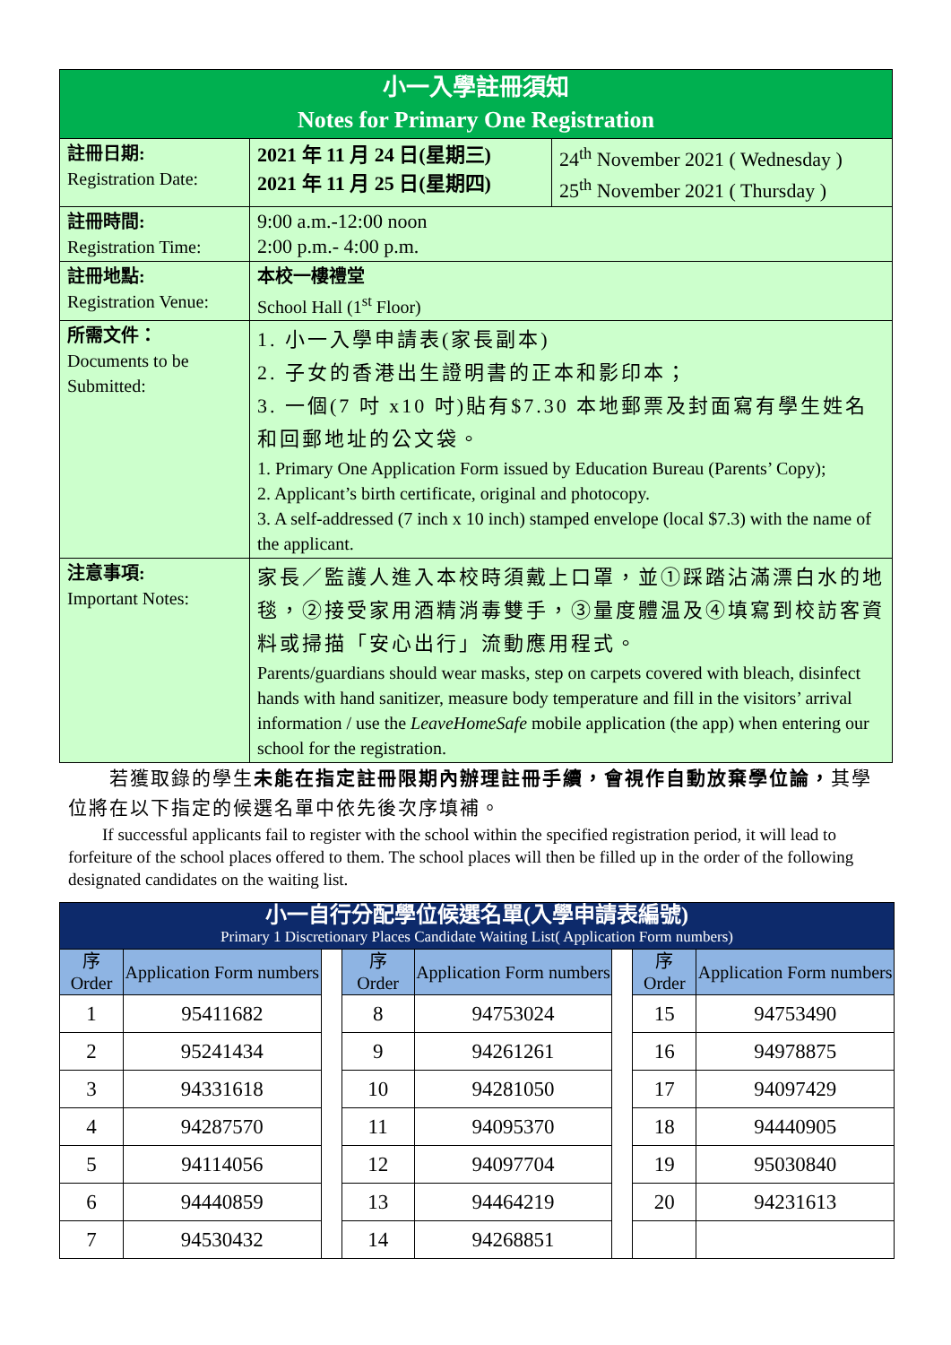| 小一入學註冊須知 Notes for Primary One Registration | | |
| 註冊日期: Registration Date: | 2021 年 11 月 24 日(星期三) 2021 年 11 月 25 日(星期四) | 24<sup>th</sup> November 2021 ( Wednesday ) 25<sup>th</sup> November 2021 ( Thursday ) |
| 註冊時間: Registration Time: | 9:00 a.m.-12:00 noon 2:00 p.m.- 4:00 p.m. | |
| 註冊地點: Registration Venue: | 本校一樓禮堂 School Hall (1<sup>st</sup> Floor) | |
| 所需文件： Documents to be Submitted: | 1. 小一入學申請表(家長副本) 2. 子女的香港出生證明書的正本和影印本； 3. 一個(7 吋 x10 吋)貼有$7.30 本地郵票及封面寫有學生姓名和回郵地址的公文袋。 1. Primary One Application Form issued by Education Bureau (Parents’ Copy); 2. Applicant’s birth certificate, original and photocopy. 3. A self-addressed (7 inch x 10 inch) stamped envelope (local $7.3) with the name of the applicant. | |
| 注意事項: Important Notes: | 家長／監護人進入本校時須戴上口罩，並①踩踏沾滿漂白水的地毯，②接受家用酒精消毒雙手，③量度體温及④填寫到校訪客資料或掃描「安心出行」流動應用程式。 Parents/guardians should wear masks, step on carpets covered with bleach, disinfect hands with hand sanitizer, measure body temperature and fill in the visitors’ arrival information / use the LeaveHomeSafe mobile application (the app) when entering our school for the registration. | |
　　若獲取錄的學生未能在指定註冊限期內辦理註冊手續，會視作自動放棄學位論，其學位將在以下指定的候選名單中依先後次序填補。
　　If successful applicants fail to register with the school within the specified registration period, it will lead to forfeiture of the school places offered to them. The school places will then be filled up in the order of the following designated candidates on the waiting list.
| 小一自行分配學位候選名單(入學申請表編號) Primary 1 Discretionary Places Candidate Waiting List( Application Form numbers) | | | | | | | |
| 序 Order | Application Form numbers | | 序 Order | Application Form numbers | | 序 Order | Application Form numbers |
| 1 | 95411682 | | 8 | 94753024 | | 15 | 94753490 |
| 2 | 95241434 | | 9 | 94261261 | | 16 | 94978875 |
| 3 | 94331618 | | 10 | 94281050 | | 17 | 94097429 |
| 4 | 94287570 | | 11 | 94095370 | | 18 | 94440905 |
| 5 | 94114056 | | 12 | 94097704 | | 19 | 95030840 |
| 6 | 94440859 | | 13 | 94464219 | | 20 | 94231613 |
| 7 | 94530432 | | 14 | 94268851 | | | |